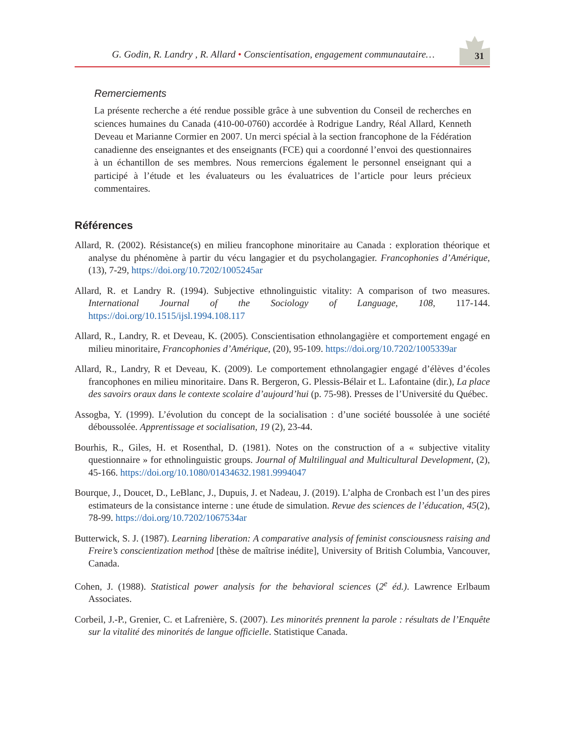G. Godin, R. Landry , R. Allard • Conscientisation, engagement communautaire…
31
Remerciements
La présente recherche a été rendue possible grâce à une subvention du Conseil de recherches en sciences humaines du Canada (410-00-0760) accordée à Rodrigue Landry, Réal Allard, Kenneth Deveau et Marianne Cormier en 2007. Un merci spécial à la section francophone de la Fédération canadienne des enseignantes et des enseignants (FCE) qui a coordonné l’envoi des questionnaires à un échantillon de ses membres. Nous remercions également le personnel enseignant qui a participé à l’étude et les évaluateurs ou les évaluatrices de l’article pour leurs précieux commentaires.
Références
Allard, R. (2002). Résistance(s) en milieu francophone minoritaire au Canada : exploration théorique et analyse du phénomène à partir du vécu langagier et du psycholangagier. Francophonies d’Amérique, (13), 7-29, https://doi.org/10.7202/1005245ar
Allard, R. et Landry R. (1994). Subjective ethnolinguistic vitality: A comparison of two measures. International Journal of the Sociology of Language, 108, 117-144. https://doi.org/10.1515/ijsl.1994.108.117
Allard, R., Landry, R. et Deveau, K. (2005). Conscientisation ethnolangagière et comportement engagé en milieu minoritaire, Francophonies d’Amérique, (20), 95-109. https://doi.org/10.7202/1005339ar
Allard, R., Landry, R et Deveau, K. (2009). Le comportement ethnolangagier engagé d’élèves d’écoles francophones en milieu minoritaire. Dans R. Bergeron, G. Plessis-Bélair et L. Lafontaine (dir.), La place des savoirs oraux dans le contexte scolaire d’aujourd’hui (p. 75-98). Presses de l’Université du Québec.
Assogba, Y. (1999). L’évolution du concept de la socialisation : d’une société boussolée à une société déboussolée. Apprentissage et socialisation, 19 (2), 23-44.
Bourhis, R., Giles, H. et Rosenthal, D. (1981). Notes on the construction of a « subjective vitality questionnaire » for ethnolinguistic groups. Journal of Multilingual and Multicultural Development, (2), 45-166. https://doi.org/10.1080/01434632.1981.9994047
Bourque, J., Doucet, D., LeBlanc, J., Dupuis, J. et Nadeau, J. (2019). L’alpha de Cronbach est l’un des pires estimateurs de la consistance interne : une étude de simulation. Revue des sciences de l’éducation, 45(2), 78-99. https://doi.org/10.7202/1067534ar
Butterwick, S. J. (1987). Learning liberation: A comparative analysis of feminist consciousness raising and Freire’s conscientization method [thèse de maîtrise inédite], University of British Columbia, Vancouver, Canada.
Cohen, J. (1988). Statistical power analysis for the behavioral sciences (2<sup>e</sup> éd.). Lawrence Erlbaum Associates.
Corbeil, J.-P., Grenier, C. et Lafrenière, S. (2007). Les minorités prennent la parole : résultats de l’Enquête sur la vitalité des minorités de langue officielle. Statistique Canada.